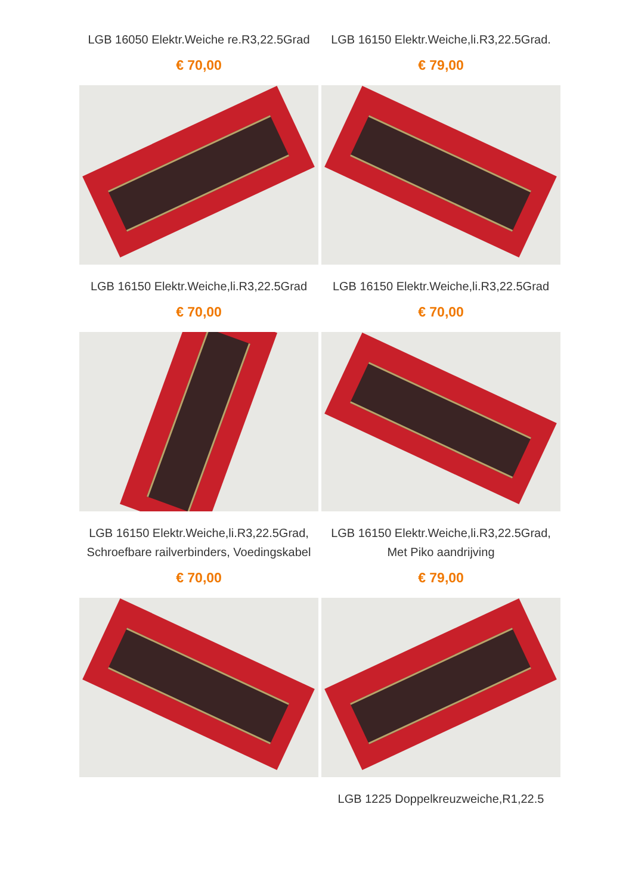LGB 16050 Elektr.Weiche re.R3,22.5Grad
€ 70,00
LGB 16150 Elektr.Weiche,li.R3,22.5Grad.
€ 79,00
LGB 16150 Elektr.Weiche,li.R3,22.5Grad
€ 70,00
LGB 16150 Elektr.Weiche,li.R3,22.5Grad
€ 70,00
LGB 16150 Elektr.Weiche,li.R3,22.5Grad, Schroefbare railverbinders, Voedingskabel
€ 70,00
LGB 16150 Elektr.Weiche,li.R3,22.5Grad, Met Piko aandrijving
€ 79,00
LGB 1225 Doppelkreuzweiche,R1,22.5